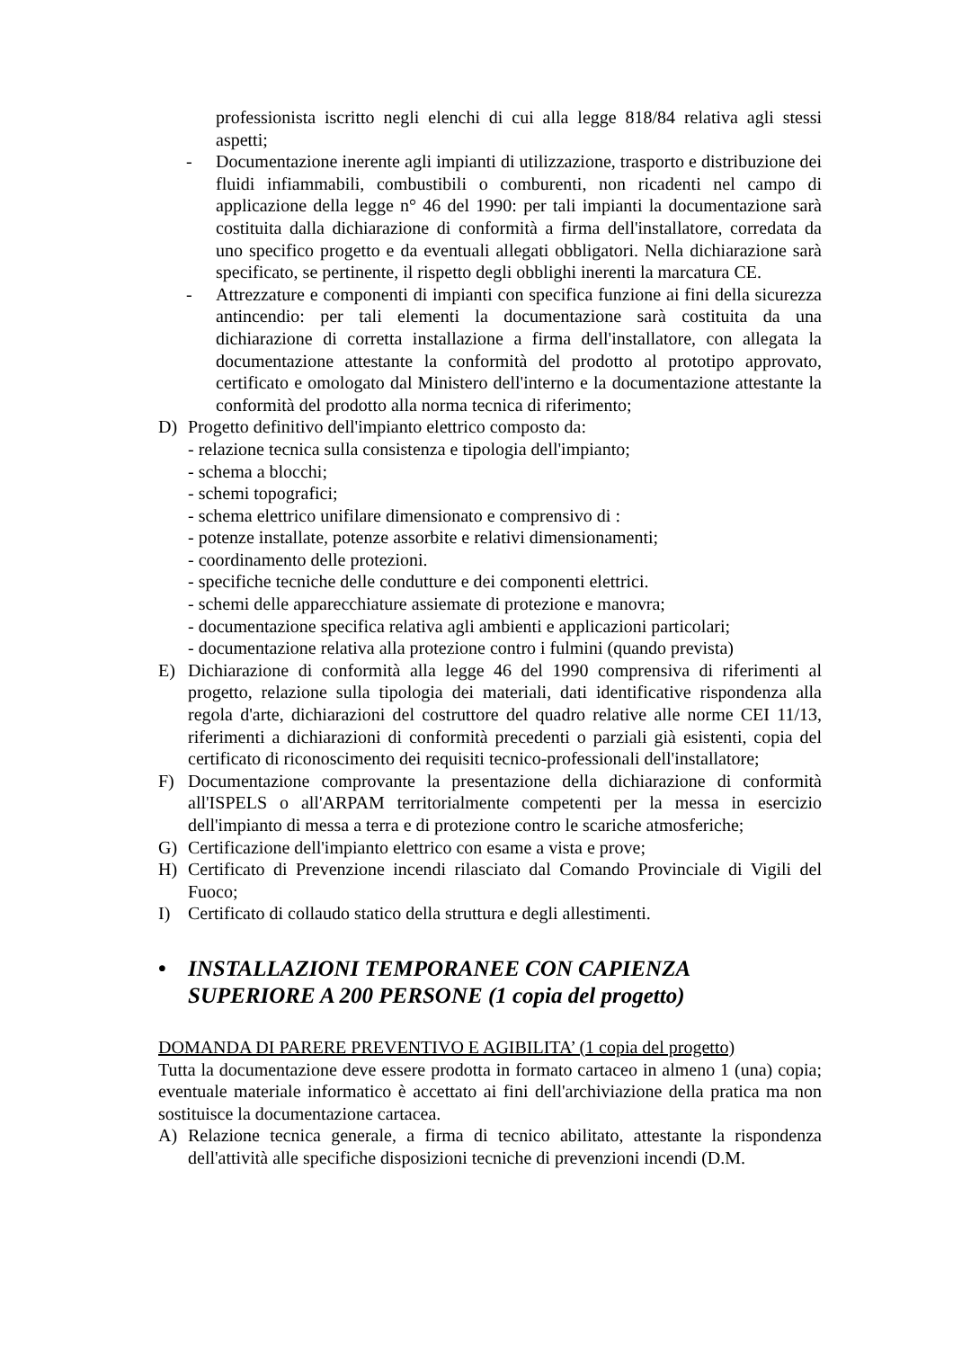professionista iscritto negli elenchi di cui alla legge 818/84 relativa agli stessi aspetti;
- Documentazione inerente agli impianti di utilizzazione, trasporto e distribuzione dei fluidi infiammabili, combustibili o comburenti, non ricadenti nel campo di applicazione della legge n° 46 del 1990: per tali impianti la documentazione sarà costituita dalla dichiarazione di conformità a firma dell'installatore, corredata da uno specifico progetto e da eventuali allegati obbligatori. Nella dichiarazione sarà specificato, se pertinente, il rispetto degli obblighi inerenti la marcatura CE.
- Attrezzature e componenti di impianti con specifica funzione ai fini della sicurezza antincendio: per tali elementi la documentazione sarà costituita da una dichiarazione di corretta installazione a firma dell'installatore, con allegata la documentazione attestante la conformità del prodotto al prototipo approvato, certificato e omologato dal Ministero dell'interno e la documentazione attestante la conformità del prodotto alla norma tecnica di riferimento;
D) Progetto definitivo dell'impianto elettrico composto da:
- relazione tecnica sulla consistenza e tipologia dell'impianto;
- schema a blocchi;
- schemi topografici;
- schema elettrico unifilare dimensionato e comprensivo di :
- potenze installate, potenze assorbite e relativi dimensionamenti;
- coordinamento delle protezioni.
- specifiche tecniche delle condutture e dei componenti elettrici.
- schemi delle apparecchiature assiemate di protezione e manovra;
- documentazione specifica relativa agli ambienti e applicazioni particolari;
- documentazione relativa alla protezione contro i fulmini (quando prevista)
E) Dichiarazione di conformità alla legge 46 del 1990 comprensiva di riferimenti al progetto, relazione sulla tipologia dei materiali, dati identificative rispondenza alla regola d'arte, dichiarazioni del costruttore del quadro relative alle norme CEI 11/13, riferimenti a dichiarazioni di conformità precedenti o parziali già esistenti, copia del certificato di riconoscimento dei requisiti tecnico-professionali dell'installatore;
F) Documentazione comprovante la presentazione della dichiarazione di conformità all'ISPELS o all'ARPAM territorialmente competenti per la messa in esercizio dell'impianto di messa a terra e di protezione contro le scariche atmosferiche;
G) Certificazione dell'impianto elettrico con esame a vista e prove;
H) Certificato di Prevenzione incendi rilasciato dal Comando Provinciale di Vigili del Fuoco;
I) Certificato di collaudo statico della struttura e degli allestimenti.
• INSTALLAZIONI TEMPORANEE CON CAPIENZA
SUPERIORE A 200 PERSONE (1 copia del progetto)
DOMANDA DI PARERE PREVENTIVO E AGIBILITA’ (1 copia del progetto)
Tutta la documentazione deve essere prodotta in formato cartaceo in almeno 1 (una) copia; eventuale materiale informatico è accettato ai fini dell'archiviazione della pratica ma non sostituisce la documentazione cartacea.
A) Relazione tecnica generale, a firma di tecnico abilitato, attestante la rispondenza dell'attività alle specifiche disposizioni tecniche di prevenzioni incendi (D.M.